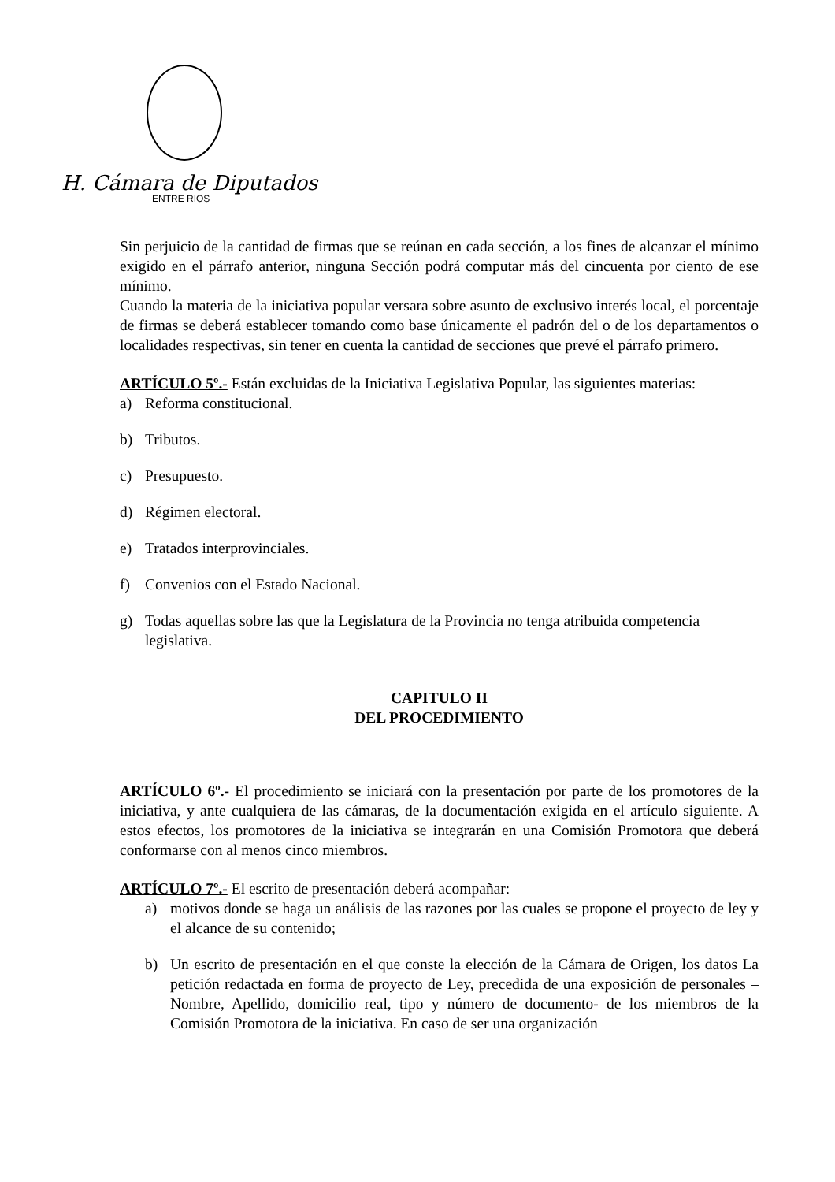H. Cámara de Diputados
ENTRE RIOS
Sin perjuicio de la cantidad de firmas que se reúnan en cada sección, a los fines de alcanzar el mínimo exigido en el párrafo anterior, ninguna Sección podrá computar más del cincuenta por ciento de ese mínimo.
Cuando la materia de la iniciativa popular versara sobre asunto de exclusivo interés local, el porcentaje de firmas se deberá establecer tomando como base únicamente el padrón del o de los departamentos o localidades respectivas, sin tener en cuenta la cantidad de secciones que prevé el párrafo primero.
ARTÍCULO 5º.- Están excluidas de la Iniciativa Legislativa Popular, las siguientes materias:
a) Reforma constitucional.
b) Tributos.
c) Presupuesto.
d) Régimen electoral.
e) Tratados interprovinciales.
f) Convenios con el Estado Nacional.
g) Todas aquellas sobre las que la Legislatura de la Provincia no tenga atribuida competencia legislativa.
CAPITULO II
DEL PROCEDIMIENTO
ARTÍCULO 6º.- El procedimiento se iniciará con la presentación por parte de los promotores de la iniciativa, y ante cualquiera de las cámaras, de la documentación exigida en el artículo siguiente. A estos efectos, los promotores de la iniciativa se integrarán en una Comisión Promotora que deberá conformarse con al menos cinco miembros.
ARTÍCULO 7º.- El escrito de presentación deberá acompañar:
a) motivos donde se haga un análisis de las razones por las cuales se propone el proyecto de ley y el alcance de su contenido;
b) Un escrito de presentación en el que conste la elección de la Cámara de Origen, los datos La petición redactada en forma de proyecto de Ley, precedida de una exposición de personales –Nombre, Apellido, domicilio real, tipo y número de documento- de los miembros de la Comisión Promotora de la iniciativa. En caso de ser una organización